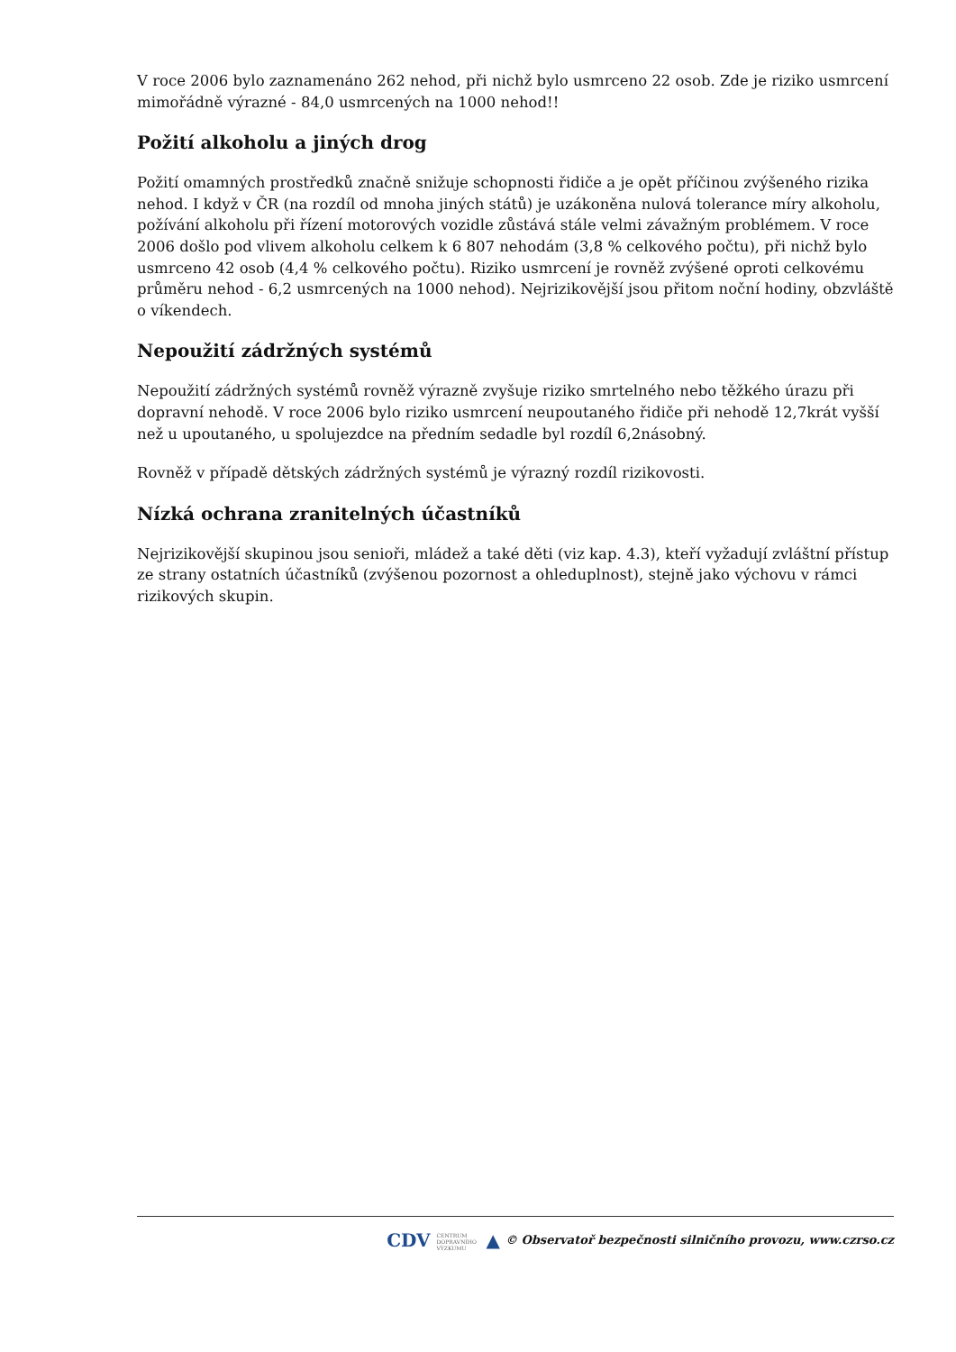V roce 2006 bylo zaznamenáno 262 nehod, při nichž bylo usmrceno 22 osob. Zde je riziko usmrcení mimořádně výrazné - 84,0 usmrcených na 1000 nehod!!
Požití alkoholu a jiných drog
Požití omamných prostředků značně snižuje schopnosti řidiče a je opět příčinou zvýšeného rizika nehod. I když v ČR (na rozdíl od mnoha jiných států) je uzákoněna nulová tolerance míry alkoholu, požívání alkoholu při řízení motorových vozidle zůstává stále velmi závažným problémem. V roce 2006 došlo pod vlivem alkoholu celkem k 6 807 nehodám (3,8 % celkového počtu), při nichž bylo usmrceno 42 osob (4,4 % celkového počtu). Riziko usmrcení je rovněž zvýšené oproti celkovému průměru nehod - 6,2 usmrcených na 1000 nehod). Nejrizikovější jsou přitom noční hodiny, obzvláště o víkendech.
Nepoužití zádržných systémů
Nepoužití zádržných systémů rovněž výrazně zvyšuje riziko smrtelného nebo těžkého úrazu při dopravní nehodě. V roce 2006 bylo riziko usmrcení neupoutaného řidiče při nehodě 12,7krát vyšší než u upoutaného, u spolujezdce na předním sedadle byl rozdíl 6,2násobný.
Rovněž v případě dětských zádržných systémů je výrazný rozdíl rizikovosti.
Nízká ochrana zranitelných účastníků
Nejrizikovější skupinou jsou senioři, mládež a také děti (viz kap. 4.3), kteří vyžadují zvláštní přístup ze strany ostatních účastníků (zvýšenou pozornost a ohleduplnost), stejně jako výchovu v rámci rizikových skupin.
CDV CENTRUM
DOPRAVNÍHO
VÝZKUMU ▲ © Observatoř bezpečnosti silničního provozu, www.czrso.cz